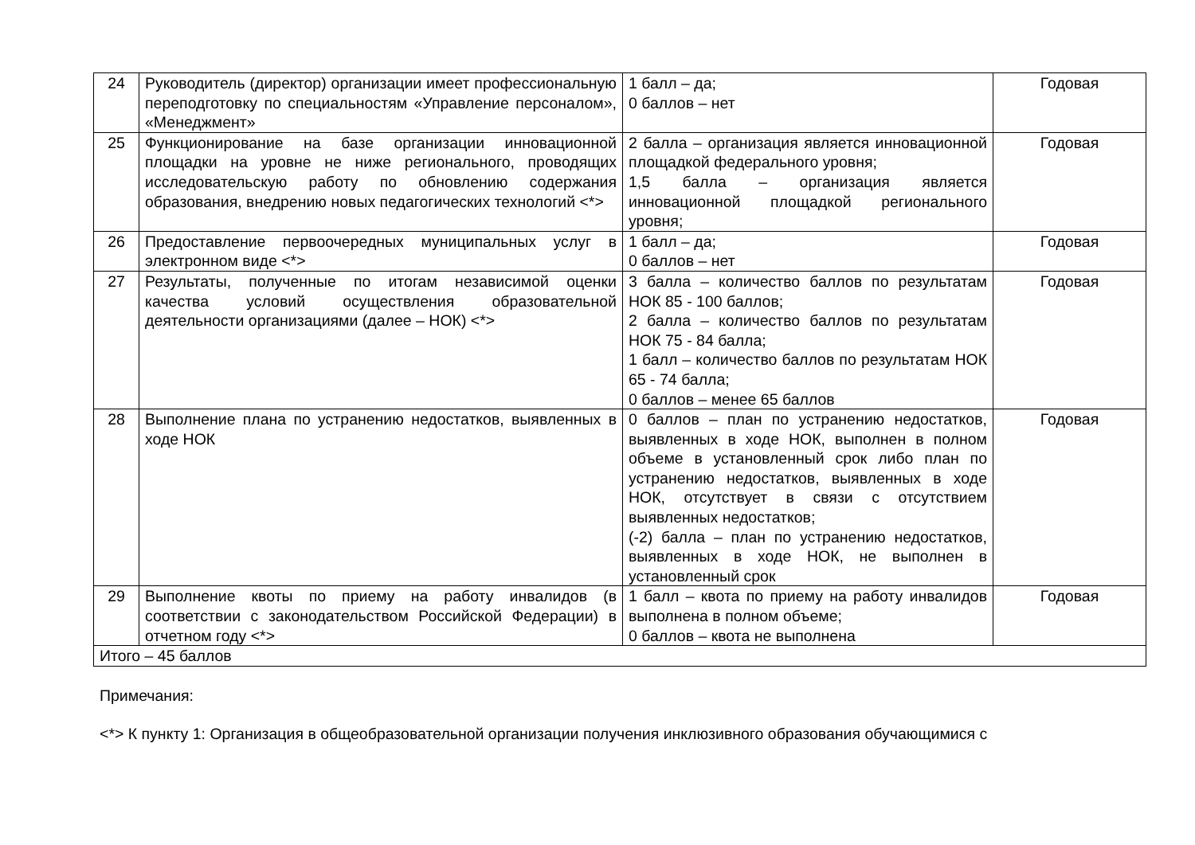| 24 | Руководитель (директор) организации имеет профессиональную переподготовку по специальностям «Управление персоналом», «Менеджмент» | 1 балл – да; 0 баллов – нет | Годовая |
| 25 | Функционирование на базе организации инновационной площадки на уровне не ниже регионального, проводящих исследовательскую работу по обновлению содержания образования, внедрению новых педагогических технологий <*> | 2 балла – организация является инновационной площадкой федерального уровня; 1,5 балла – организация является инновационной площадкой регионального уровня; | Годовая |
| 26 | Предоставление первоочередных муниципальных услуг в электронном виде <*> | 1 балл – да; 0 баллов – нет | Годовая |
| 27 | Результаты, полученные по итогам независимой оценки качества условий осуществления образовательной деятельности организациями (далее – НОК) <*> | 3 балла – количество баллов по результатам НОК 85 - 100 баллов; 2 балла – количество баллов по результатам НОК 75 - 84 балла; 1 балл – количество баллов по результатам НОК 65 - 74 балла; 0 баллов – менее 65 баллов | Годовая |
| 28 | Выполнение плана по устранению недостатков, выявленных в ходе НОК | 0 баллов – план по устранению недостатков, выявленных в ходе НОК, выполнен в полном объеме в установленный срок либо план по устранению недостатков, выявленных в ходе НОК, отсутствует в связи с отсутствием выявленных недостатков; (-2) балла – план по устранению недостатков, выявленных в ходе НОК, не выполнен в установленный срок | Годовая |
| 29 | Выполнение квоты по приему на работу инвалидов (в соответствии с законодательством Российской Федерации) в отчетном году <*> | 1 балл – квота по приему на работу инвалидов выполнена в полном объеме; 0 баллов – квота не выполнена | Годовая |
| Итого – 45 баллов | | | |
Примечания:
<*> К пункту 1: Организация в общеобразовательной организации получения инклюзивного образования обучающимися с